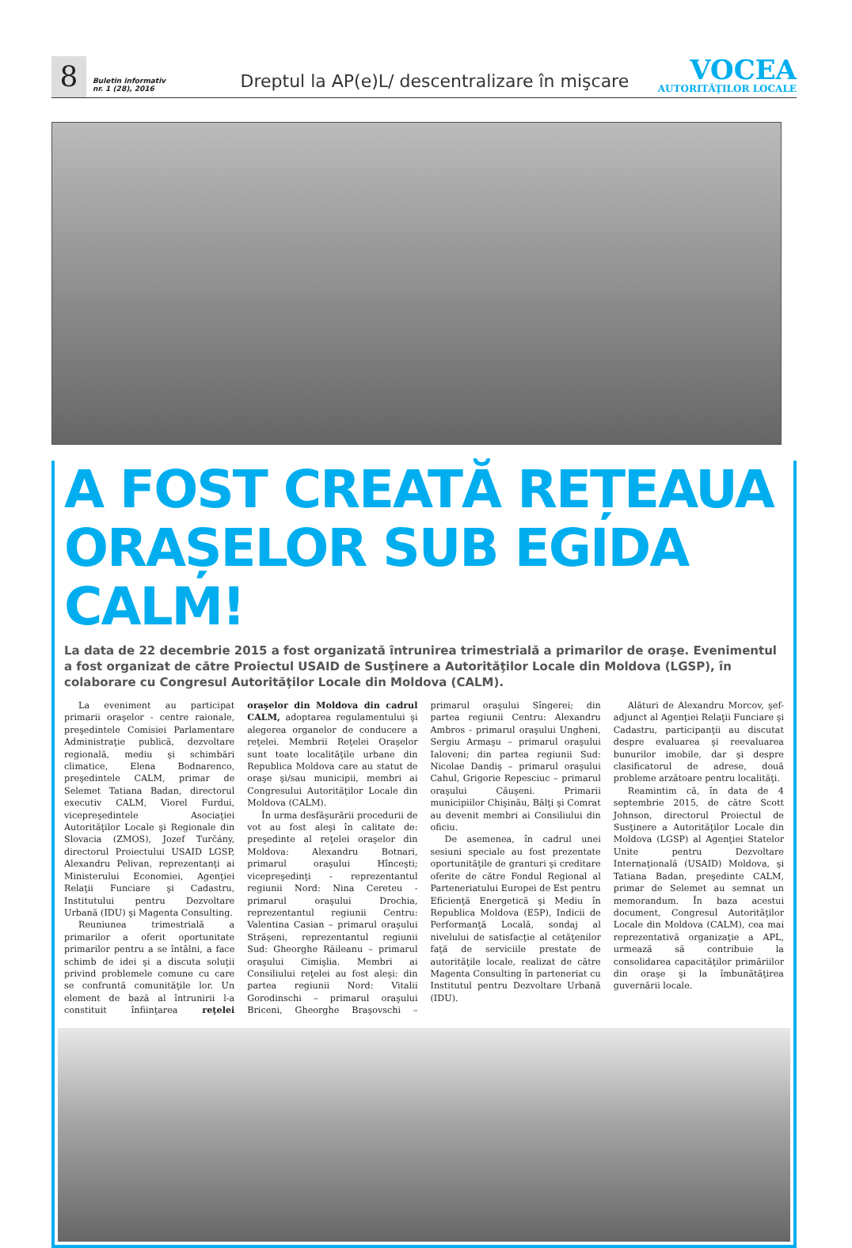8
Buletin informativ
nr. 1 (28), 2016
Dreptul la AP(e)L/ descentralizare în mişcare
VOCEA
AUTORITĂŢILOR LOCALE
A FOST CREATĂ REȚEAUA ORAȘELOR SUB EGIDA CALM!
La data de 22 decembrie 2015 a fost organizată întrunirea trimestrială a primarilor de oraşe. Evenimentul a fost organizat de către Proiectul USAID de Susţinere a Autorităţilor Locale din Moldova (LGSP), în colaborare cu Congresul Autorităţilor Locale din Moldova (CALM).
La eveniment au participat primarii oraşelor - centre raionale, preşedintele Comisiei Parlamentare Administraţie publică, dezvoltare regională, mediu şi schimbări climatice, Elena Bodnarenco, preşedintele CALM, primar de Selemet Tatiana Badan, directorul executiv CALM, Viorel Furdui, vicepreşedintele Asociaţiei Autorităţilor Locale şi Regionale din Slovacia (ZMOS), Jozef Turčány, directorul Proiectului USAID LGSP, Alexandru Pelivan, reprezentanţi ai Ministerului Economiei, Agenţiei Relaţii Funciare şi Cadastru, Institutului pentru Dezvoltare Urbană (IDU) şi Magenta Consulting.
Reuniunea trimestrială a primarilor a oferit oportunitate primarilor pentru a se întâlni, a face schimb de idei şi a discuta soluţii privind problemele comune cu care se confruntă comunităţile lor. Un element de bază al întrunirii l-a constituit înfiinţarea reţelei oraşelor din Moldova din cadrul CALM, adoptarea regulamentului şi alegerea organelor de conducere a reţelei. Membrii Reţelei Oraşelor sunt toate localităţile urbane din Republica Moldova care au statut de oraşe şi/sau municipii, membri ai Congresului Autorităţilor Locale din Moldova (CALM).
În urma desfăşurării procedurii de vot au fost aleşi în calitate de: preşedinte al reţelei oraşelor din Moldova: Alexandru Botnari, primarul oraşului Hînceşti; vicepreşedinţi - reprezentantul regiunii Nord: Nina Cereteu - primarul oraşului Drochia, reprezentantul regiunii Centru: Valentina Casian – primarul oraşului Străşeni, reprezentantul regiunii Sud: Gheorghe Răileanu – primarul oraşului Cimişlia. Membri ai Consiliului reţelei au fost aleşi: din partea regiunii Nord: Vitalii Gorodinschi – primarul oraşului Briceni, Gheorghe Braşovschi – primarul oraşului Sîngerei; din partea regiunii Centru: Alexandru Ambros - primarul oraşului Ungheni, Sergiu Armaşu – primarul oraşului Ialoveni; din partea regiunii Sud: Nicolae Dandiş – primarul oraşului Cahul, Grigorie Repesciuc – primarul oraşului Căuşeni. Primarii municipiilor Chişinău, Bălţi şi Comrat au devenit membri ai Consiliului din oficiu.
De asemenea, în cadrul unei sesiuni speciale au fost prezentate oportunităţile de granturi şi creditare oferite de către Fondul Regional al Parteneriatului Europei de Est pentru Eficienţă Energetică şi Mediu în Republica Moldova (E5P), Indicii de Performanţă Locală, sondaj al nivelului de satisfacţie al cetăţenilor faţă de serviciile prestate de autorităţile locale, realizat de către Magenta Consulting în parteneriat cu Institutul pentru Dezvoltare Urbană (IDU).
Alături de Alexandru Morcov, şef-adjunct al Agenţiei Relaţii Funciare şi Cadastru, participanţii au discutat despre evaluarea şi reevaluarea bunurilor imobile, dar şi despre clasificatorul de adrese, două probleme arzătoare pentru localităţi.
Reamintim că, în data de 4 septembrie 2015, de către Scott Johnson, directorul Proiectul de Susţinere a Autorităţilor Locale din Moldova (LGSP) al Agenţiei Statelor Unite pentru Dezvoltare Internaţională (USAID) Moldova, şi Tatiana Badan, preşedinte CALM, primar de Selemet au semnat un memorandum. În baza acestui document, Congresul Autorităţilor Locale din Moldova (CALM), cea mai reprezentativă organizaţie a APL, urmează să contribuie la consolidarea capacităţilor primăriilor din oraşe şi la îmbunătăţirea guvernării locale.